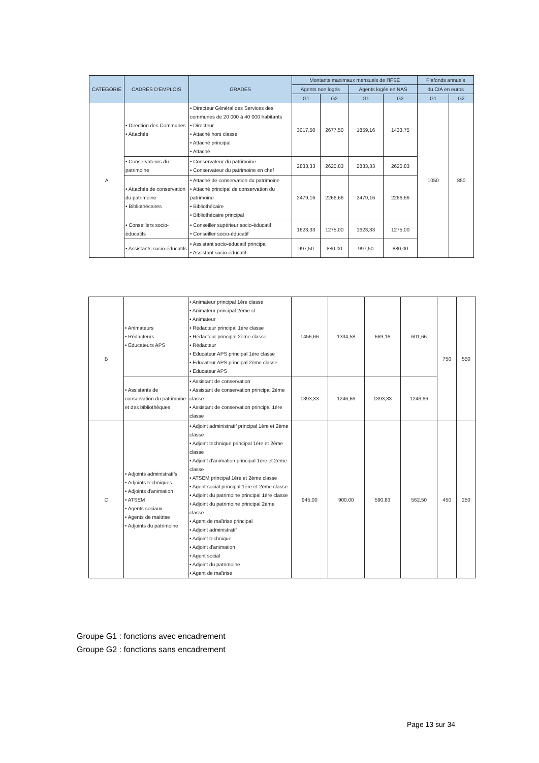| CATEGORIE | CADRES D'EMPLOIS | GRADES | Montants maximaux mensuels de l'IFSE | | | | Plafonds annuels | |
| --- | --- | --- | --- | --- | --- | --- | --- | --- |
| | | | Agents non logés | | Agents logés en NAS | | du CIA en euros | |
| | | | G1 | G2 | G1 | G2 | G1 | G2 |
| A | • Direction des Communes • Attachés | • Directeur Général des Services des communes de 20 000 à 40 000 habitants • Directeur • Attaché hors classe • Attaché principal • Attaché | 3017,50 | 2677,50 | 1859,16 | 1433,75 | 1050 | 850 |
| | • Conservateurs du patrimoine | • Conservateur du patrimoine • Conservateur du patrimoine en chef | 2833,33 | 2620,83 | 2833,33 | 2620,83 | | |
| | • Attachés de conservation du patrimoine • Bibliothécaires | • Attaché de conservation du patrimoine • Attaché principal de conservation du patrimoine • Bibliothécaire • Bibliothécaire principal | 2479,16 | 2266,66 | 2479,16 | 2266,66 | | |
| | • Conseillers socio-éducatifs | • Conseiller supérieur socio-éducatif • Conseiller socio-éducatif | 1623,33 | 1275,00 | 1623,33 | 1275,00 | | |
| | • Assistants socio-éducatifs | • Assistant socio-éducatif principal • Assistant socio-éducatif | 997,50 | 880,00 | 997,50 | 880,00 | | |
| B | • Animateurs • Rédacteurs • Educateurs APS | • Animateur principal 1ère classe • Animateur principal 2ème cl • Animateur • Rédacteur principal 1ère classe • Rédacteur principal 2ème classe • Rédacteur • Educateur APS principal 1ère classe • Educateur APS principal 2ème classe • Educateur APS | 1456,66 | 1334,58 | 669,16 | 601,66 | 750 | 550 |
| | • Assistants de conservation du patrimoine et des bibliothèques | • Assistant de conservation • Assistant de conservation principal 2ème classe • Assistant de conservation principal 1ère classe | 1393,33 | 1246,66 | 1393,33 | 1246,66 | | |
| C | • Adjoints administratifs • Adjoints techniques • Adjoints d'animation • ATSEM • Agents sociaux • Agents de maitrise • Adjoints du patrimoine | • Adjoint administratif principal 1ère et 2ème classe • Adjoint technique principal 1ère et 2ème classe • Adjoint d'animation principal 1ère et 2ème classe • ATSEM principal 1ère et 2ème classe • Agent social principal 1ère et 2ème classe • Adjoint du patrimoine principal 1ère classe • Adjoint du patrimoine principal 2ème classe • Agent de maîtrise principal • Adjoint administratif • Adjoint technique • Adjoint d'animation • Agent social • Adjoint du patrimoine • Agent de maîtrise | 945,00 | 900,00 | 590,83 | 562,50 | 450 | 250 |
Groupe G1 : fonctions avec encadrement
Groupe G2 : fonctions sans encadrement
Page 13 sur 34